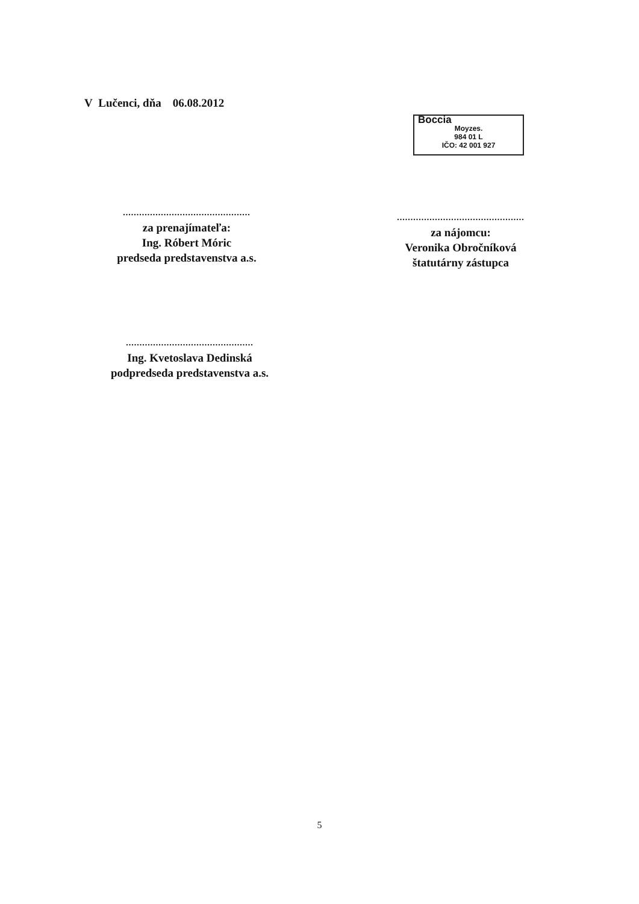V Lučenci, dňa 06.08.2012
Boccia
Moyzes.
984 01 L
IČO: 42 001 927
...............................................
za prenajímateľa:
Ing. Róbert Móric
predseda predstavenstva a.s.
...............................................
za nájomcu:
Veronika Obročníková
štatutárny zástupca
...............................................
Ing. Kvetoslava Dedinská
podpredseda predstavenstva a.s.
5